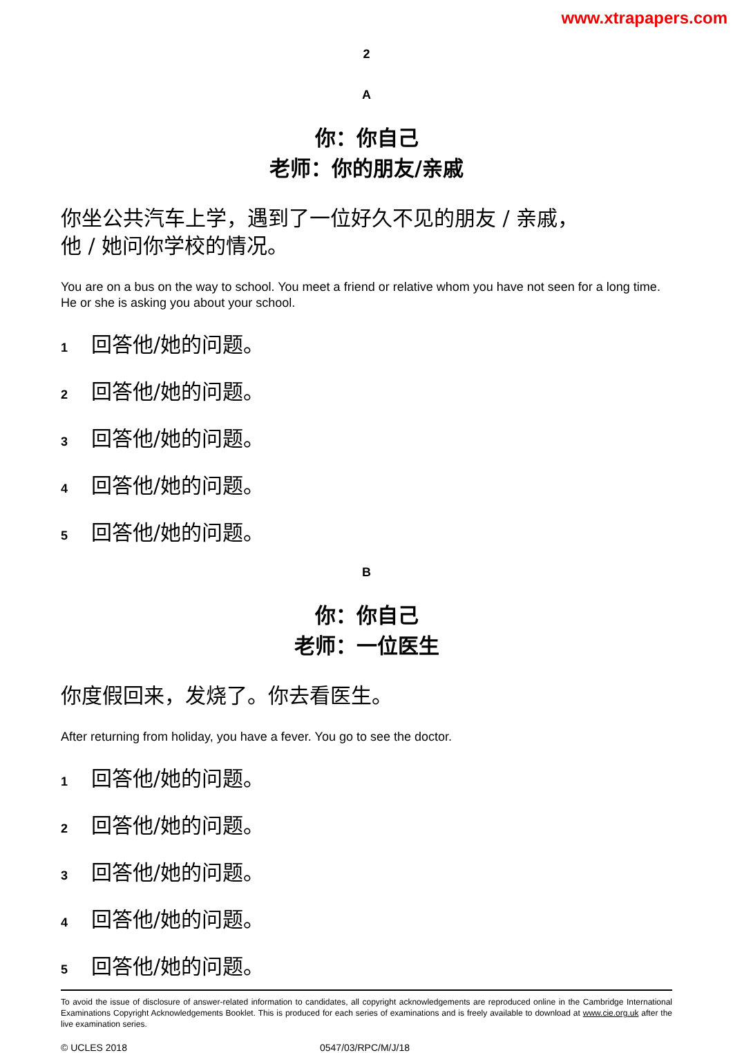www.xtrapapers.com
2
A
你：你自己
老师：你的朋友/亲戚
你坐公共汽车上学，遇到了一位好久不见的朋友 / 亲戚，
他 / 她问你学校的情况。
You are on a bus on the way to school. You meet a friend or relative whom you have not seen for a long time. He or she is asking you about your school.
1 回答他/她的问题。
2 回答他/她的问题。
3 回答他/她的问题。
4 回答他/她的问题。
5 回答他/她的问题。
B
你：你自己
老师：一位医生
你度假回来，发烧了。你去看医生。
After returning from holiday, you have a fever. You go to see the doctor.
1 回答他/她的问题。
2 回答他/她的问题。
3 回答他/她的问题。
4 回答他/她的问题。
5 回答他/她的问题。
To avoid the issue of disclosure of answer-related information to candidates, all copyright acknowledgements are reproduced online in the Cambridge International Examinations Copyright Acknowledgements Booklet. This is produced for each series of examinations and is freely available to download at www.cie.org.uk after the live examination series.
© UCLES 2018 0547/03/RPC/M/J/18